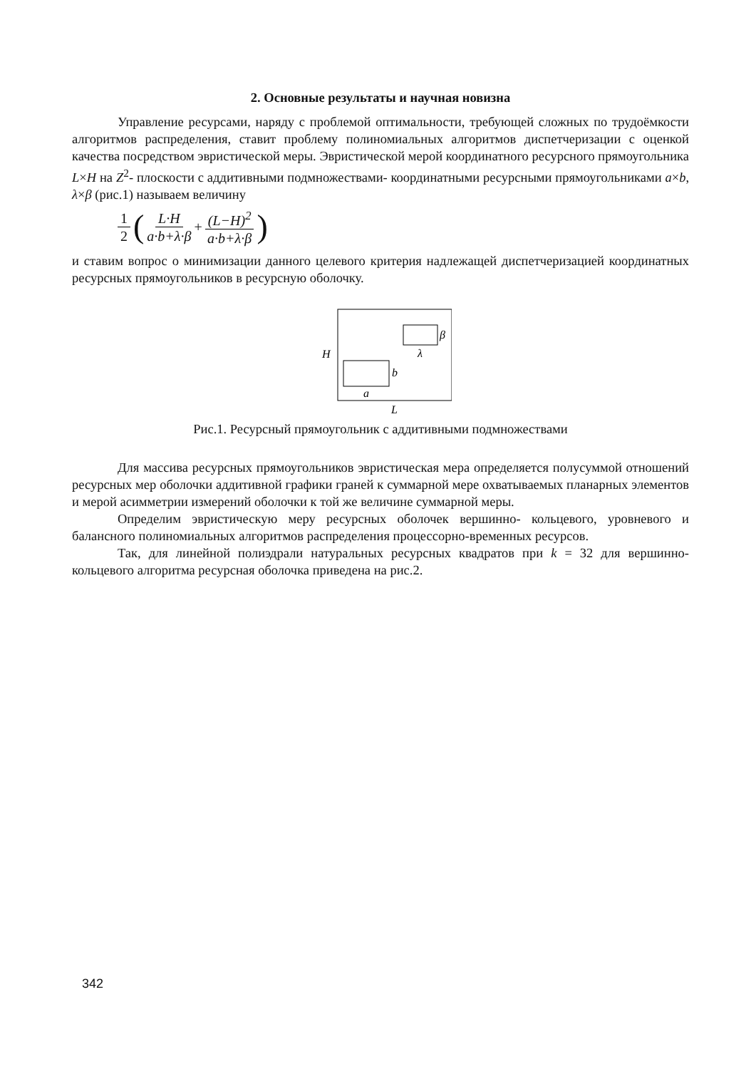2. Основные результаты и научная новизна
Управление ресурсами, наряду с проблемой оптимальности, требующей сложных по трудоёмкости алгоритмов распределения, ставит проблему полиномиальных алгоритмов диспетчеризации с оценкой качества посредством эвристической меры. Эвристической мерой координатного ресурсного прямоугольника L×H на Z<sup>2</sup>- плоскости с аддитивными подмножествами- координатными ресурсными прямоугольниками a×b, λ×β (рис.1) называем величину
1 2 ( L·H a·b+λ·β + (L−H)<sup>2</sup> a·b+λ·β )
и ставим вопрос о минимизации данного целевого критерия надлежащей диспетчеризацией координатных ресурсных прямоугольников в ресурсную оболочку.
β
λ
H
b
a
L
Рис.1. Ресурсный прямоугольник с аддитивными подмножествами
Для массива ресурсных прямоугольников эвристическая мера определяется полусуммой отношений ресурсных мер оболочки аддитивной графики граней к суммарной мере охватываемых планарных элементов и мерой асимметрии измерений оболочки к той же величине суммарной меры.
Определим эвристическую меру ресурсных оболочек вершинно- кольцевого, уровневого и балансного полиномиальных алгоритмов распределения процессорно-временных ресурсов.
Так, для линейной полиэдрали натуральных ресурсных квадратов при k = 32 для вершинно- кольцевого алгоритма ресурсная оболочка приведена на рис.2.
342